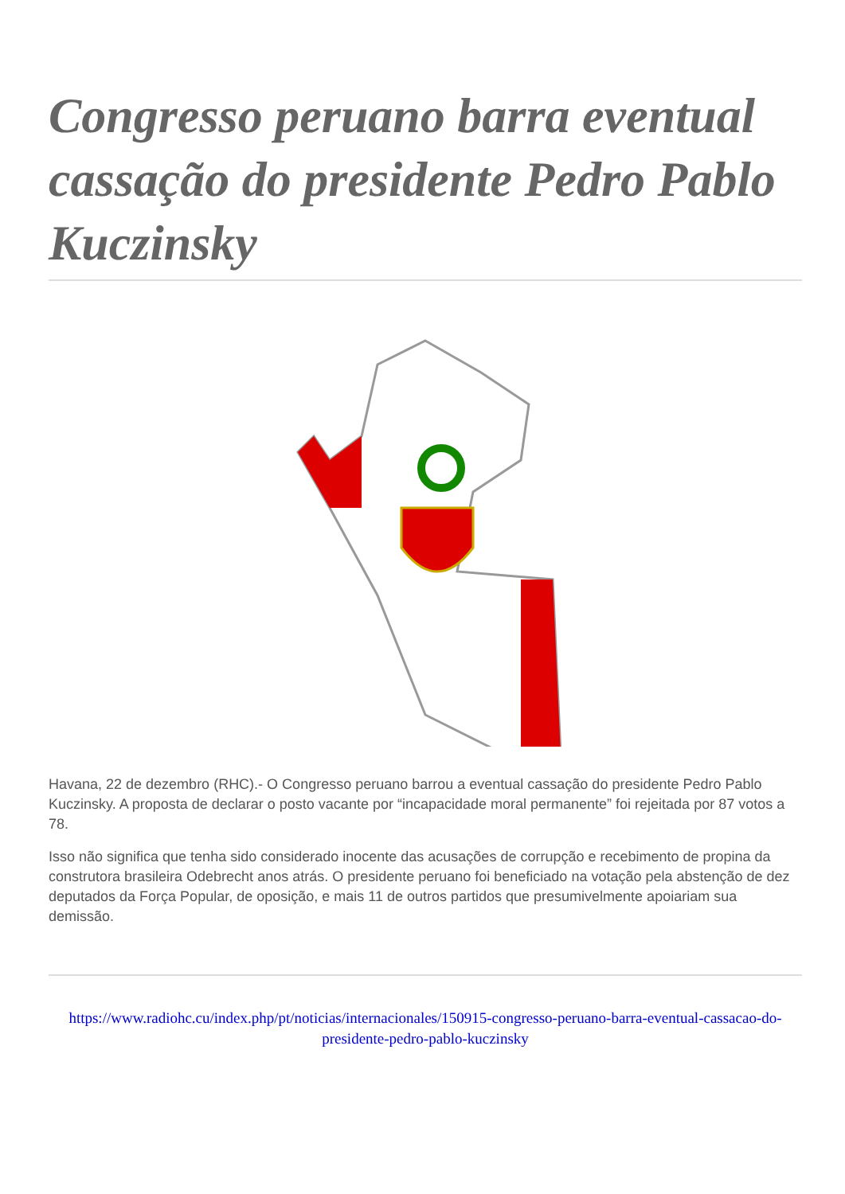Congresso peruano barra eventual cassação do presidente Pedro Pablo Kuczinsky
Havana, 22 de dezembro (RHC).- O Congresso peruano barrou a eventual cassação do presidente Pedro Pablo Kuczinsky. A proposta de declarar o posto vacante por “incapacidade moral permanente” foi rejeitada por 87 votos a 78.
Isso não significa que tenha sido considerado inocente das acusações de corrupção e recebimento de propina da construtora brasileira Odebrecht anos atrás. O presidente peruano foi beneficiado na votação pela abstenção de dez deputados da Força Popular, de oposição, e mais 11 de outros partidos que presumivelmente apoiariam sua demissão.
https://www.radiohc.cu/index.php/pt/noticias/internacionales/150915-congresso-peruano-barra-eventual-cassacao-do-presidente-pedro-pablo-kuczinsky